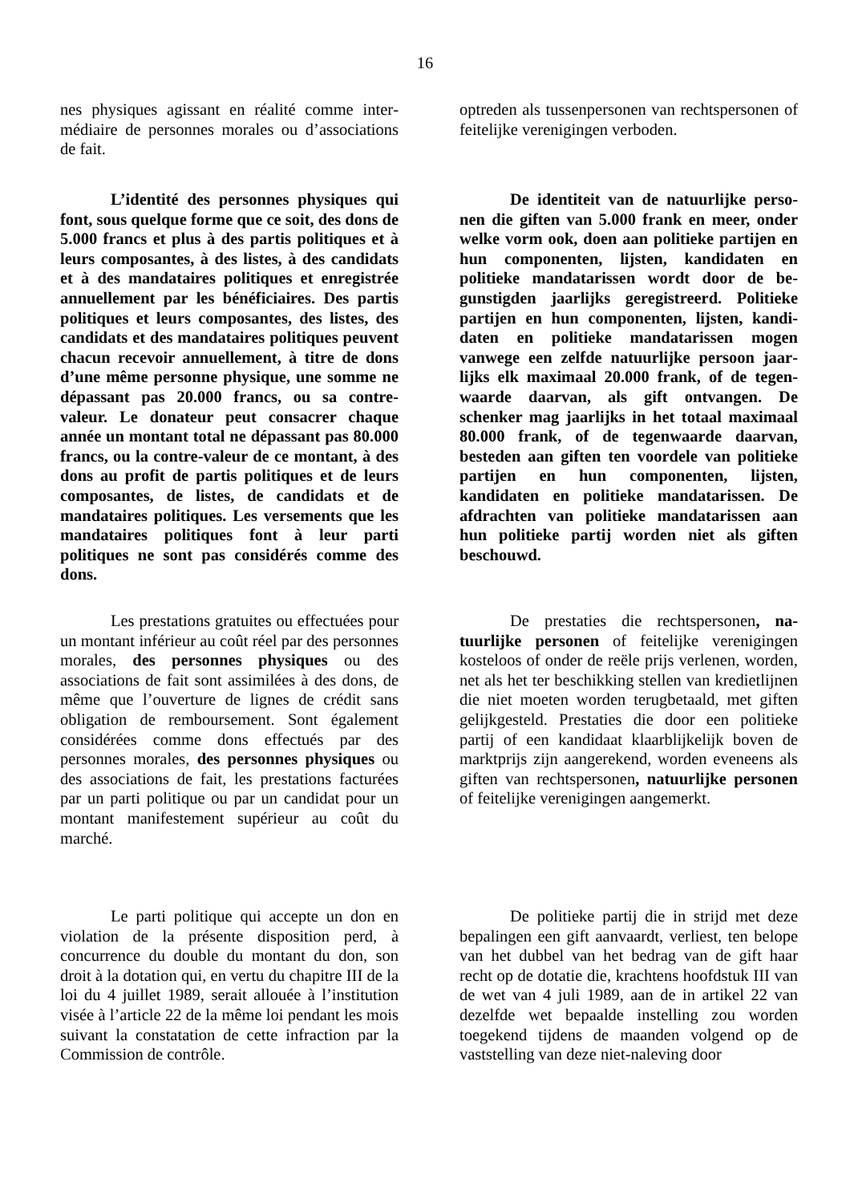16
nes physiques agissant en réalité comme inter­médiaire de personnes morales ou d’associations de fait.
optreden als tussenpersonen van rechtspersonen of feitelijke verenigingen verboden.
L’identité des personnes physiques qui font, sous quelque forme que ce soit, des dons de 5.000 francs et plus à des partis politiques et à leurs composantes, à des listes, à des candidats et à des mandataires politiques et enregistrée annuellement par les bénéficiai­res. Des partis politiques et leurs composan­tes, des listes, des candidats et des mandatai­res politiques peuvent chacun recevoir an­nuellement, à titre de dons d’une même per­sonne physique, une somme ne dépassant pas 20.000 francs, ou sa contre-valeur. Le dona­teur peut consacrer chaque année un mon­tant total ne dépassant pas 80.000 francs, ou la contre-valeur de ce montant, à des dons au profit de partis politiques et de leurs compo­santes, de listes, de candidats et de mandatai­res politiques. Les versements que les manda­taires politiques font à leur parti politiques ne sont pas considérés comme des dons.
De identiteit van de natuurlijke perso­nen die giften van 5.000 frank en meer, onder welke vorm ook, doen aan politieke partijen en hun componenten, lijsten, kandidaten en politieke mandatarissen wordt door de be­gunstigden jaarlijks geregistreerd. Politieke partijen en hun componenten, lijsten, kandi­daten en politieke mandatarissen mogen vanwege een zelfde natuurlijke persoon jaar­lijks elk maximaal 20.000 frank, of de tegen­waarde daarvan, als gift ontvangen. De schenker mag jaarlijks in het totaal maxi­maal 80.000 frank, of de tegenwaarde daar­van, besteden aan giften ten voordele van politieke partijen en hun componenten, lijs­ten, kandidaten en politieke mandatarissen. De afdrachten van politieke mandatarissen aan hun politieke partij worden niet als gif­ten beschouwd.
Les prestations gratuites ou effectuées pour un montant inférieur au coût réel par des personnes morales, des personnes physiques ou des associations de fait sont assimilées à des dons, de même que l’ouverture de lignes de cré­dit sans obligation de remboursement. Sont éga­lement considérées comme dons effectués par des personnes morales, des personnes physi­ques ou des associations de fait, les prestations facturées par un parti politique ou par un candi­dat pour un montant manifestement supérieur au coût du marché.
De prestaties die rechtspersonen, na­tuurlijke personen of feitelijke verenigingen kosteloos of onder de reële prijs verlenen, wor­den, net als het ter beschikking stellen van kre­dietlijnen die niet moeten worden terugbetaald, met giften gelijkgesteld. Prestaties die door een politieke partij of een kandidaat klaarblijkelijk boven de marktprijs zijn aangerekend, worden eveneens als giften van rechtspersonen, natuur­lijke personen of feitelijke verenigingen aan­gemerkt.
Le parti politique qui accepte un don en violation de la présente disposition perd, à concurrence du double du montant du don, son droit à la dotation qui, en vertu du chapitre III de la loi du 4 juillet 1989, serait allouée à l’institution visée à l’article 22 de la même loi pendant les mois suivant la constatation de cette infraction par la Commission de contrôle.
De politieke partij die in strijd met deze bepalingen een gift aanvaardt, verliest, ten belo­pe van het dubbel van het bedrag van de gift haar recht op de dotatie die, krachtens hoofdstuk III van de wet van 4 juli 1989, aan de in artikel 22 van dezelfde wet bepaalde instelling zou worden toegekend tijdens de maanden volgend op de vaststelling van deze niet-naleving door